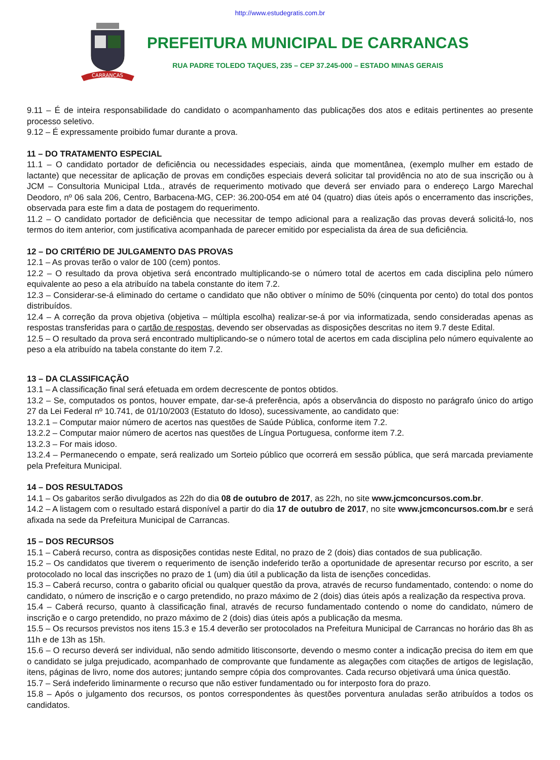http://www.estudegratis.com.br
CARRANCAS
PREFEITURA MUNICIPAL DE CARRANCAS
RUA PADRE TOLEDO TAQUES, 235 – CEP 37.245-000 – ESTADO MINAS GERAIS
9.11 – É de inteira responsabilidade do candidato o acompanhamento das publicações dos atos e editais pertinentes ao presente processo seletivo.
9.12 – É expressamente proibido fumar durante a prova.
11 – DO TRATAMENTO ESPECIAL
11.1 – O candidato portador de deficiência ou necessidades especiais, ainda que momentânea, (exemplo mulher em estado de lactante) que necessitar de aplicação de provas em condições especiais deverá solicitar tal providência no ato de sua inscrição ou à JCM – Consultoria Municipal Ltda., através de requerimento motivado que deverá ser enviado para o endereço Largo Marechal Deodoro, nº 06 sala 206, Centro, Barbacena-MG, CEP: 36.200-054 em até 04 (quatro) dias úteis após o encerramento das inscrições, observada para este fim a data de postagem do requerimento.
11.2 – O candidato portador de deficiência que necessitar de tempo adicional para a realização das provas deverá solicitá-lo, nos termos do item anterior, com justificativa acompanhada de parecer emitido por especialista da área de sua deficiência.
12 – DO CRITÉRIO DE JULGAMENTO DAS PROVAS
12.1 – As provas terão o valor de 100 (cem) pontos.
12.2 – O resultado da prova objetiva será encontrado multiplicando-se o número total de acertos em cada disciplina pelo número equivalente ao peso a ela atribuído na tabela constante do item 7.2.
12.3 – Considerar-se-á eliminado do certame o candidato que não obtiver o mínimo de 50% (cinquenta por cento) do total dos pontos distribuídos.
12.4 – A correção da prova objetiva (objetiva – múltipla escolha) realizar-se-á por via informatizada, sendo consideradas apenas as respostas transferidas para o cartão de respostas, devendo ser observadas as disposições descritas no item 9.7 deste Edital.
12.5 – O resultado da prova será encontrado multiplicando-se o número total de acertos em cada disciplina pelo número equivalente ao peso a ela atribuído na tabela constante do item 7.2.
13 – DA CLASSIFICAÇÃO
13.1 – A classificação final será efetuada em ordem decrescente de pontos obtidos.
13.2 – Se, computados os pontos, houver empate, dar-se-á preferência, após a observância do disposto no parágrafo único do artigo 27 da Lei Federal nº 10.741, de 01/10/2003 (Estatuto do Idoso), sucessivamente, ao candidato que:
13.2.1 – Computar maior número de acertos nas questões de Saúde Pública, conforme item 7.2.
13.2.2 – Computar maior número de acertos nas questões de Língua Portuguesa, conforme item 7.2.
13.2.3 – For mais idoso.
13.2.4 – Permanecendo o empate, será realizado um Sorteio público que ocorrerá em sessão pública, que será marcada previamente pela Prefeitura Municipal.
14 – DOS RESULTADOS
14.1 – Os gabaritos serão divulgados as 22h do dia 08 de outubro de 2017, as 22h, no site www.jcmconcursos.com.br.
14.2 – A listagem com o resultado estará disponível a partir do dia 17 de outubro de 2017, no site www.jcmconcursos.com.br e será afixada na sede da Prefeitura Municipal de Carrancas.
15 – DOS RECURSOS
15.1 – Caberá recurso, contra as disposições contidas neste Edital, no prazo de 2 (dois) dias contados de sua publicação.
15.2 – Os candidatos que tiverem o requerimento de isenção indeferido terão a oportunidade de apresentar recurso por escrito, a ser protocolado no local das inscrições no prazo de 1 (um) dia útil a publicação da lista de isenções concedidas.
15.3 – Caberá recurso, contra o gabarito oficial ou qualquer questão da prova, através de recurso fundamentado, contendo: o nome do candidato, o número de inscrição e o cargo pretendido, no prazo máximo de 2 (dois) dias úteis após a realização da respectiva prova.
15.4 – Caberá recurso, quanto à classificação final, através de recurso fundamentado contendo o nome do candidato, número de inscrição e o cargo pretendido, no prazo máximo de 2 (dois) dias úteis após a publicação da mesma.
15.5 – Os recursos previstos nos itens 15.3 e 15.4 deverão ser protocolados na Prefeitura Municipal de Carrancas no horário das 8h as 11h e de 13h as 15h.
15.6 – O recurso deverá ser individual, não sendo admitido litisconsorte, devendo o mesmo conter a indicação precisa do item em que o candidato se julga prejudicado, acompanhado de comprovante que fundamente as alegações com citações de artigos de legislação, itens, páginas de livro, nome dos autores; juntando sempre cópia dos comprovantes. Cada recurso objetivará uma única questão.
15.7 – Será indeferido liminarmente o recurso que não estiver fundamentado ou for interposto fora do prazo.
15.8 – Após o julgamento dos recursos, os pontos correspondentes às questões porventura anuladas serão atribuídos a todos os candidatos.